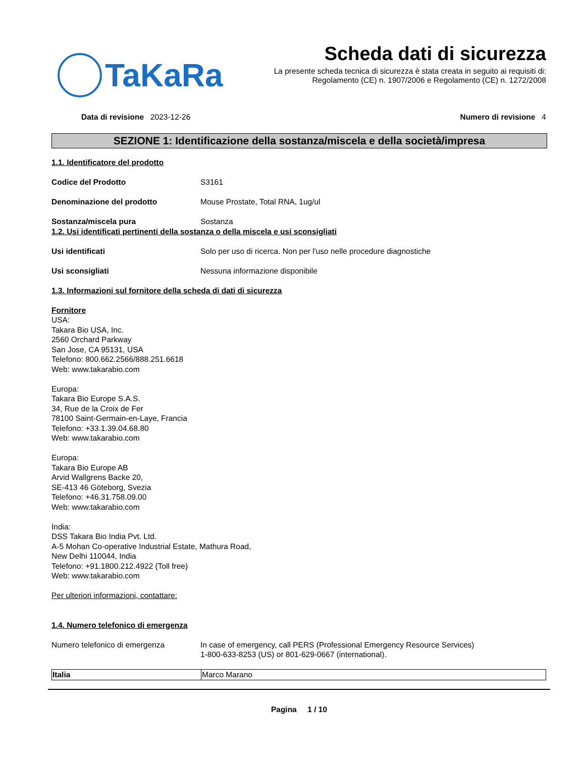TaKaRa
Scheda dati di sicurezza
La presente scheda tecnica di sicurezza è stata creata in seguito ai requisiti di:
Regolamento (CE) n. 1907/2006 e Regolamento (CE) n. 1272/2008
Data di revisione 2023-12-26 Numero di revisione 4
SEZIONE 1: Identificazione della sostanza/miscela e della società/impresa
1.1. Identificatore del prodotto
Codice del Prodotto S3161
Denominazione del prodotto Mouse Prostate, Total RNA, 1ug/ul
Sostanza/miscela pura Sostanza
1.2. Usi identificati pertinenti della sostanza o della miscela e usi sconsigliati
Usi identificati Solo per uso di ricerca. Non per l'uso nelle procedure diagnostiche
Usi sconsigliati Nessuna informazione disponibile
1.3. Informazioni sul fornitore della scheda di dati di sicurezza
Fornitore
USA:
Takara Bio USA, Inc.
2560 Orchard Parkway
San Jose, CA 95131, USA
Telefono: 800.662.2566/888.251.6618
Web: www.takarabio.com
Europa:
Takara Bio Europe S.A.S.
34, Rue de la Croix de Fer
78100 Saint-Germain-en-Laye, Francia
Telefono: +33.1.39.04.68.80
Web: www.takarabio.com
Europa:
Takara Bio Europe AB
Arvid Wallgrens Backe 20,
SE-413 46 Göteborg, Svezia
Telefono: +46.31.758.09.00
Web: www.takarabio.com
India:
DSS Takara Bio India Pvt. Ltd.
A-5 Mohan Co-operative Industrial Estate, Mathura Road,
New Delhi 110044, India
Telefono: +91.1800.212.4922 (Toll free)
Web: www.takarabio.com
Per ulteriori informazioni, contattare:
1.4. Numero telefonico di emergenza
Numero telefonico di emergenza In case of emergency, call PERS (Professional Emergency Resource Services)
1-800-633-8253 (US) or 801-629-0667 (international).
| Italia | Marco Marano |
Pagina 1 / 10